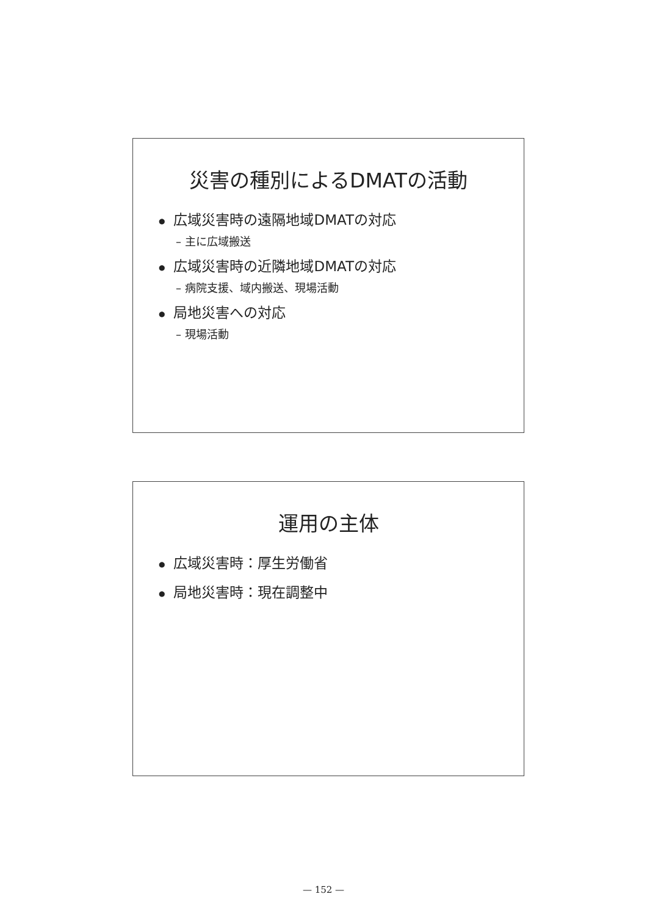災害の種別によるDMATの活動
● 広域災害時の遠隔地域DMATの対応
– 主に広域搬送
● 広域災害時の近隣地域DMATの対応
– 病院支援、域内搬送、現場活動
● 局地災害への対応
– 現場活動
運用の主体
● 広域災害時：厚生労働省
● 局地災害時：現在調整中
— 152 —